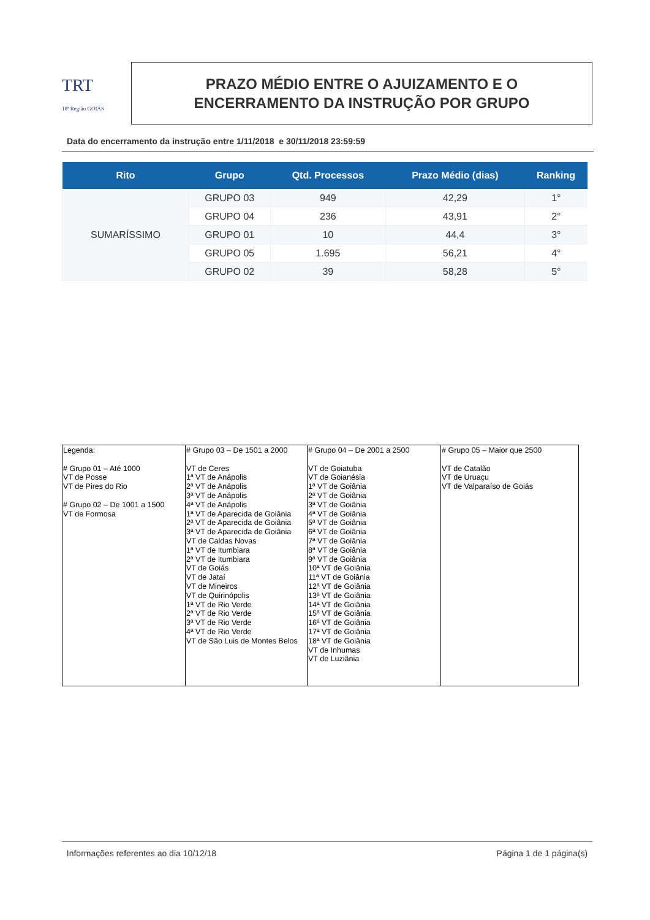TRT
18ª Região GOIÁS
PRAZO MÉDIO ENTRE O AJUIZAMENTO E O
ENCERRAMENTO DA INSTRUÇÃO POR GRUPO
Data do encerramento da instrução entre 1/11/2018 e 30/11/2018 23:59:59
| Rito | Grupo | Qtd. Processos | Prazo Médio (dias) | Ranking |
| --- | --- | --- | --- | --- |
| SUMARÍSSIMO | GRUPO 03 | 949 | 42,29 | 1° |
| | GRUPO 04 | 236 | 43,91 | 2° |
| | GRUPO 01 | 10 | 44,4 | 3° |
| | GRUPO 05 | 1.695 | 56,21 | 4° |
| | GRUPO 02 | 39 | 58,28 | 5° |
| Legenda: # Grupo 01 – Até 1000 VT de Posse VT de Pires do Rio # Grupo 02 – De 1001 a 1500 VT de Formosa | # Grupo 03 – De 1501 a 2000 VT de Ceres 1ª VT de Anápolis 2ª VT de Anápolis 3ª VT de Anápolis 4ª VT de Anápolis 1ª VT de Aparecida de Goiânia 2ª VT de Aparecida de Goiânia 3ª VT de Aparecida de Goiânia VT de Caldas Novas 1ª VT de Itumbiara 2ª VT de Itumbiara VT de Goiás VT de Jataí VT de Mineiros VT de Quirinópolis 1ª VT de Rio Verde 2ª VT de Rio Verde 3ª VT de Rio Verde 4ª VT de Rio Verde VT de São Luis de Montes Belos | # Grupo 04 – De 2001 a 2500 VT de Goiatuba VT de Goianésia 1ª VT de Goiânia 2ª VT de Goiânia 3ª VT de Goiânia 4ª VT de Goiânia 5ª VT de Goiânia 6ª VT de Goiânia 7ª VT de Goiânia 8ª VT de Goiânia 9ª VT de Goiânia 10ª VT de Goiânia 11ª VT de Goiânia 12ª VT de Goiânia 13ª VT de Goiânia 14ª VT de Goiânia 15ª VT de Goiânia 16ª VT de Goiânia 17ª VT de Goiânia 18ª VT de Goiânia VT de Inhumas VT de Luziânia | # Grupo 05 – Maior que 2500 VT de Catalão VT de Uruaçu VT de Valparaíso de Goiás |
Informações referentes ao dia 10/12/18 Página 1 de 1 página(s)